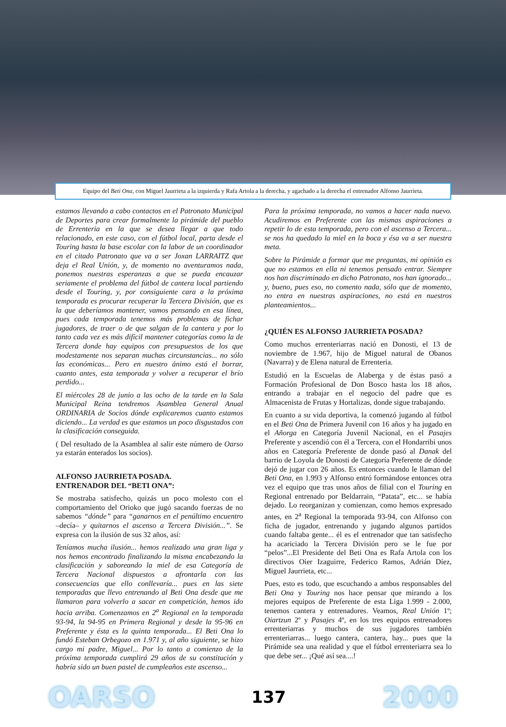Equipo del Beti Ona, con Miguel Jaurrieta a la izquierda y Rafa Artola a la derecha, y agachado a la derecha el entrenador Alfonso Jaurrieta.
estamos llevando a cabo contactos en el Patronato Municipal de Deportes para crear formalmente la pirámide del pueblo de Errenteria en la que se desea llegar a que todo relacionado, en este caso, con el fútbol local, parta desde el Touring hasta la base escolar con la labor de un coordinador en el citado Patronato que va a ser Joxan LARRAITZ que deja el Real Unión, y, de momento no aventuramos nada, ponemos nuestras esperanzas a que se pueda encauzar seriamente el problema del fútbol de cantera local partiendo desde el Touring, y, por consiguiente cara a la próxima temporada es procurar recuperar la Tercera División, que es la que deberíamos mantener, vamos pensando en esa línea, pues cada temporada tenemos más problemas de fichar jugadores, de traer o de que salgan de la cantera y por lo tanto cada vez es más difícil mantener categorías como la de Tercera donde hay equipos con presupuestos de los que modestamente nos separan muchas circunstancias... no sólo las económicas... Pero en nuestro ánimo está el borrar, cuanto antes, esta temporada y volver a recuperar el brío perdido...
El miércoles 28 de junio a las ocho de la tarde en la Sala Municipal Reina tendremos Asamblea General Anual ORDINARIA de Socios dónde explicaremos cuanto estamos diciendo... La verdad es que estamos un poco disgustados con la clasificación conseguida.
( Del resultado de la Asamblea al salir este número de Oarso ya estarán enterados los socios).
ALFONSO JAURRIETA POSADA.
ENTRENADOR DEL “BETI ONA”:
Se mostraba satisfecho, quizás un poco molesto con el comportamiento del Orioko que jugó sacando fuerzas de no sabemos “dónde” para “ganarnos en el penúltimo encuentro –decía– y quitarnos el ascenso a Tercera División...”. Se expresa con la ilusión de sus 32 años, así:
Teníamos mucha ilusión... hemos realizado una gran liga y nos hemos encontrado finalizando la misma encabezando la clasificación y saboreando la miel de esa Categoría de Tercera Nacional dispuestos a afrontarla con las consecuencias que ello conllevaría... pues en las siete temporadas que llevo entrenando al Beti Ona desde que me llamaron para volverlo a sacar en competición, hemos ido hacia arriba. Comenzamos en 2<sup>a</sup> Regional en la temporada 93-94, la 94-95 en Primera Regional y desde la 95-96 en Preferente y ésta es la quinta temporada... El Beti Ona lo fundó Esteban Orbegozo en 1.971 y, al año siguiente, se hizo cargo mi padre, Miguel... Por lo tanto a comienzo de la próxima temporada cumplirá 29 años de su constitución y habría sido un buen pastel de cumpleaños este ascenso...
Para la próxima temporada, no vamos a hacer nada nuevo. Acudiremos en Preferente con las mismas aspiraciones a repetir lo de esta temporada, pero con el ascenso a Tercera... se nos ha quedado la miel en la boca y ésa va a ser nuestra meta.
Sobre la Pirámide a formar que me preguntas, mi opinión es que no estamos en ella ni tenemos pensado entrar. Siempre nos han discriminado en dicho Patronato, nos han ignorado... y, bueno, pues eso, no comento nada, sólo que de momento, no entra en nuestras aspiraciones, no está en nuestros planteamientos...
¿QUIÉN ES ALFONSO JAURRIETA POSADA?
Como muchos errenteriarras nació en Donosti, el 13 de noviembre de 1.967, hijo de Miguel natural de Obanos (Navarra) y de Elena natural de Errenteria.
Estudió en la Escuelas de Alaberga y de éstas pasó a Formación Profesional de Don Bosco hasta los 18 años, entrando a trabajar en el negocio del padre que es Almacenista de Frutas y Hortalizas, donde sigue trabajando.
En cuanto a su vida deportiva, la comenzó jugando al fútbol en el Beti Ona de Primera Juvenil con 16 años y ha jugado en el Añorga en Categoría Juvenil Nacional, en el Pasajes Preferente y ascendió con él a Tercera, con el Hondarribi unos años en Categoría Preferente de donde pasó al Danak del barrio de Loyola de Donosti de Categoría Preferente de dónde dejó de jugar con 26 años. Es entonces cuando le llaman del Beti Ona, en 1.993 y Alfonso entró formándose entonces otra vez el equipo que tras unos años de filial con el Touring en Regional entrenado por Beldarrain, “Patata”, etc... se había dejado. Lo reorganizan y comienzan, como hemos expresado antes, en 2<sup>a</sup> Regional la temporada 93-94, con Alfonso con ficha de jugador, entrenando y jugando algunos partidos cuando faltaba gente... él es el entrenador que tan satisfecho ha acariciado la Tercera División pero se le fue por “pelos”...El Presidente del Beti Ona es Rafa Artola con los directivos Oier Izaguirre, Federico Ramos, Adrián Díez, Miguel Jaurrieta, etc...
Pues, esto es todo, que escuchando a ambos responsables del Beti Ona y Touring nos hace pensar que mirando a los mejores equipos de Preferente de esta Liga 1.999 - 2.000, tenemos cantera y entrenadores. Veamos, Real Unión 1º; Oiartzun 2º y Pasajes 4º, en los tres equipos entrenadores errenteriarras y muchos de sus jugadores también errenteriarras... luego cantera, cantera, hay... pues que la Pirámide sea una realidad y que el fútbol errenteriarra sea lo que debe ser... ¡Qué así sea....!
OARSO 137 2000